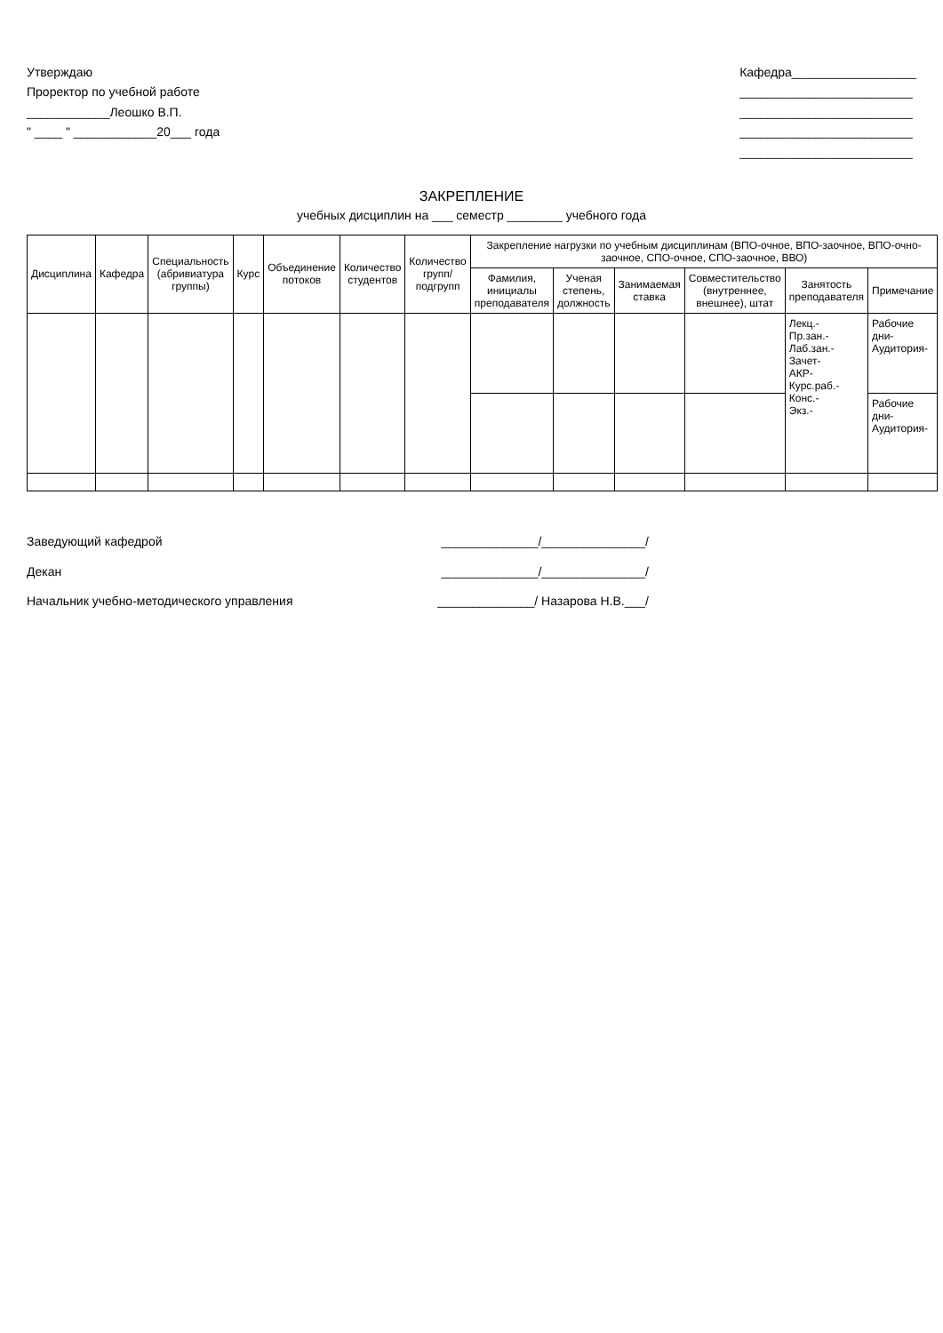Утверждаю
Проректор по учебной работе
____________Леошко В.П.
" ____ " ____________20___ года
Кафедра__________________
_________________________
_________________________
_________________________
_________________________
ЗАКРЕПЛЕНИЕ
учебных дисциплин на ___ семестр ________ учебного года
| Дисциплина | Кафедра | Специальность (абривиатура группы) | Курс | Объединение потоков | Количество студентов | Количество групп/подгрупп | Закрепление нагрузки по учебным дисциплинам (ВПО-очное, ВПО-заочное, ВПО-очно-заочное, СПО-очное, СПО-заочное, ВВО) | | | | | |
| --- | --- | --- | --- | --- | --- | --- | --- | --- | --- | --- | --- | --- |
| | | | | | | | Фамилия, инициалы преподавателя | Ученая степень, должность | Занимаемая ставка | Совместительство (внутреннее, внешнее), штат | Занятость преподавателя | Примечание |
| | | | | | | | | | | | Лекц.- Пр.зан.- Лаб.зан.- Зачет- АКР- Курс.раб.- Конс.- Экз.- | Рабочие дни- Аудитория- |
| | | | | | | | | | | | | Рабочие дни- Аудитория- |
Заведующий кафедрой ______________/_______________/
Декан ______________/_______________/
Начальник учебно-методического управления ______________/ Назарова Н.В.___/